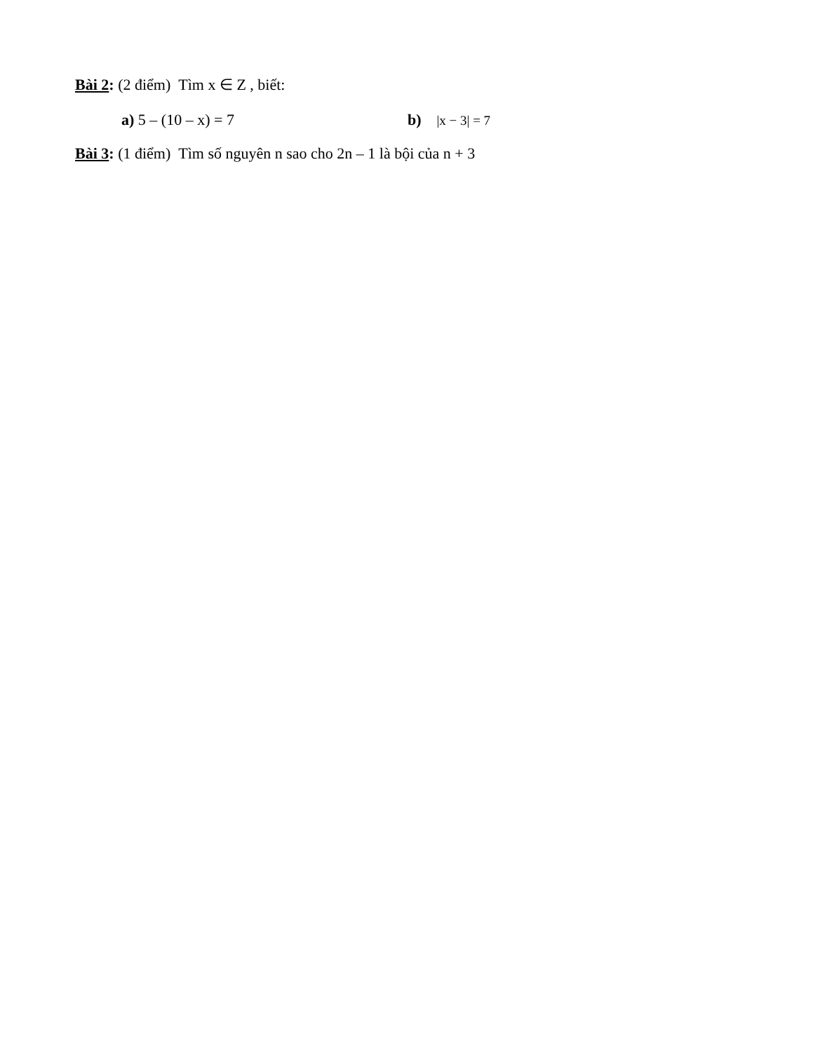Bài 2: (2 điểm) Tìm x ∈ Z , biết:
a) 5 – (10 – x) = 7 b) |x − 3| = 7
Bài 3: (1 điểm) Tìm số nguyên n sao cho 2n – 1 là bội của n + 3